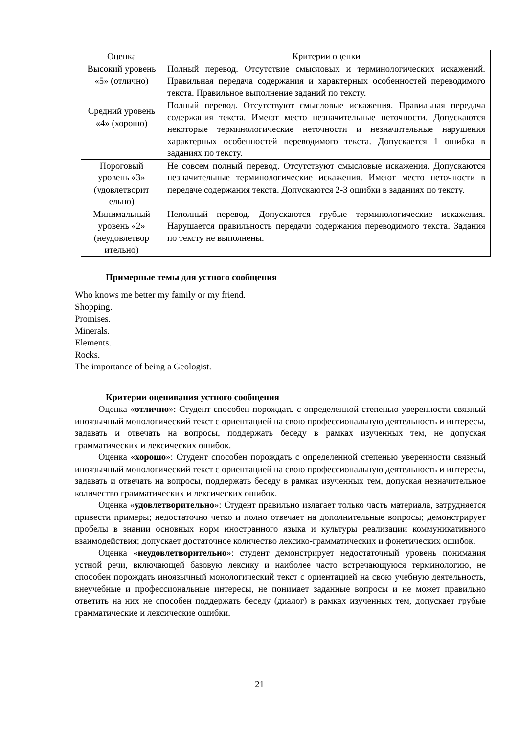| Оценка | Критерии оценки |
| --- | --- |
| Высокий уровень «5» (отлично) | Полный перевод. Отсутствие смысловых и терминологических искажений. Правильная передача содержания и характерных особенностей переводимого текста. Правильное выполнение заданий по тексту. |
| Средний уровень «4» (хорошо) | Полный перевод. Отсутствуют смысловые искажения. Правильная передача содержания текста. Имеют место незначительные неточности. Допускаются некоторые терминологические неточности и незначительные нарушения характерных особенностей переводимого текста. Допускается 1 ошибка в заданиях по тексту. |
| Пороговый уровень «3» (удовлетворит ельно) | Не совсем полный перевод. Отсутствуют смысловые искажения. Допускаются незначительные терминологические искажения. Имеют место неточности в передаче содержания текста. Допускаются 2-3 ошибки в заданиях по тексту. |
| Минимальный уровень «2» (неудовлетвор ительно) | Неполный перевод. Допускаются грубые терминологические искажения. Нарушается правильность передачи содержания переводимого текста. Задания по тексту не выполнены. |
Примерные темы для устного сообщения
Who knows me better my family or my friend.
Shopping.
Promises.
Minerals.
Elements.
Rocks.
The importance of being a Geologist.
Критерии оценивания устного сообщения
Оценка «отлично»: Студент способен порождать с определенной степенью уверенности связный иноязычный монологический текст с ориентацией на свою профессиональную деятельность и интересы, задавать и отвечать на вопросы, поддержать беседу в рамках изученных тем, не допуская грамматических и лексических ошибок.
Оценка «хорошо»: Студент способен порождать с определенной степенью уверенности связный иноязычный монологический текст с ориентацией на свою профессиональную деятельность и интересы, задавать и отвечать на вопросы, поддержать беседу в рамках изученных тем, допуская незначительное количество грамматических и лексических ошибок.
Оценка «удовлетворительно»: Студент правильно излагает только часть материала, затрудняется привести примеры; недостаточно четко и полно отвечает на дополнительные вопросы; демонстрирует пробелы в знании основных норм иностранного языка и культуры реализации коммуникативного взаимодействия; допускает достаточное количество лексико-грамматических и фонетических ошибок.
Оценка «неудовлетворительно»: студент демонстрирует недостаточный уровень понимания устной речи, включающей базовую лексику и наиболее часто встречающуюся терминологию, не способен порождать иноязычный монологический текст с ориентацией на свою учебную деятельность, внеучебные и профессиональные интересы, не понимает заданные вопросы и не может правильно ответить на них не способен поддержать беседу (диалог) в рамках изученных тем, допускает грубые грамматические и лексические ошибки.
21